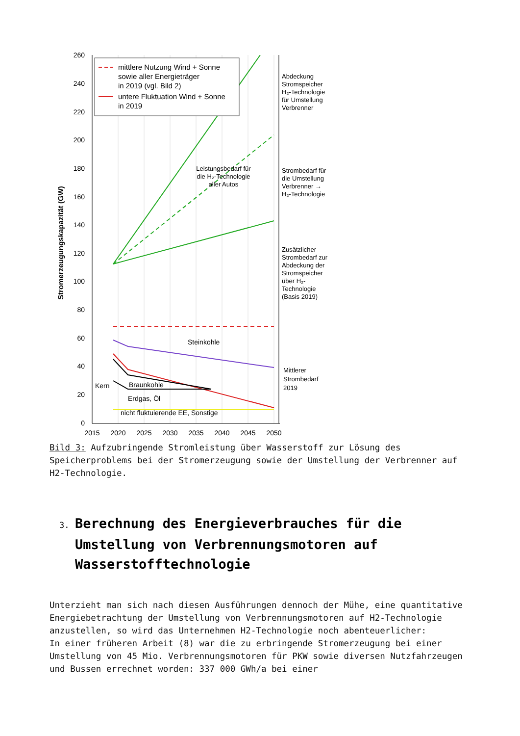260
240
220
200
180
160
140
120
100
80
60
40
20
0
2015
2020
2025
2030
2035
2040
2045
2050
Stromerzeugungskapazität (GW)
mittlere Nutzung Wind + Sonne
sowie aller Energieträger
in 2019 (vgl. Bild 2)
untere Fluktuation Wind + Sonne
in 2019
Leistungsbedarf für
die H₂-Technologie
aller Autos
Steinkohle
Kern
Braunkohle
Erdgas, Öl
nicht fluktuierende EE, Sonstige
Abdeckung
Stromspeicher
H₂-Technologie
für Umstellung
Verbrenner
Strombedarf für
die Umstellung
Verbrenner →
H₂-Technologie
Zusätzlicher
Strombedarf zur
Abdeckung der
Stromspeicher
über H₂-
Technologie
(Basis 2019)
Mittlerer
Strombedarf
2019
Bild 3: Aufzubringende Stromleistung über Wasserstoff zur Lösung des Speicherproblems bei der Stromerzeugung sowie der Umstellung der Verbrenner auf H2-Technologie.
3. Berechnung des Energieverbrauches für die Umstellung von Verbrennungsmotoren auf Wasserstofftechnologie
Unterzieht man sich nach diesen Ausführungen dennoch der Mühe, eine quantitative Energiebetrachtung der Umstellung von Verbrennungsmotoren auf H2-Technologie anzustellen, so wird das Unternehmen H2-Technologie noch abenteuerlicher:
In einer früheren Arbeit (8) war die zu erbringende Stromerzeugung bei einer Umstellung von 45 Mio. Verbrennungsmotoren für PKW sowie diversen Nutzfahrzeugen und Bussen errechnet worden: 337 000 GWh/a bei einer